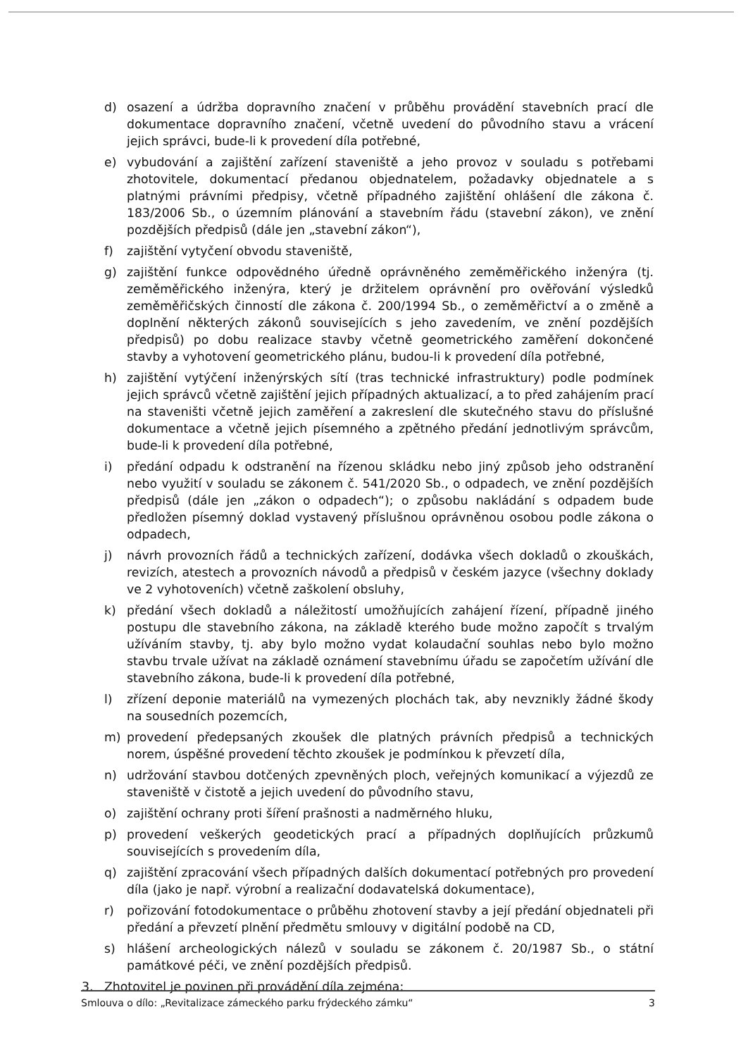d) osazení a údržba dopravního značení v průběhu provádění stavebních prací dle dokumentace dopravního značení, včetně uvedení do původního stavu a vrácení jejich správci, bude-li k provedení díla potřebné,
e) vybudování a zajištění zařízení staveniště a jeho provoz v souladu s potřebami zhotovitele, dokumentací předanou objednatelem, požadavky objednatele a s platnými právními předpisy, včetně případného zajištění ohlášení dle zákona č. 183/2006 Sb., o územním plánování a stavebním řádu (stavební zákon), ve znění pozdějších předpisů (dále jen „stavební zákon“),
f) zajištění vytyčení obvodu staveniště,
g) zajištění funkce odpovědného úředně oprávněného zeměměřického inženýra (tj. zeměměřického inženýra, který je držitelem oprávnění pro ověřování výsledků zeměměřičských činností dle zákona č. 200/1994 Sb., o zeměměřictví a o změně a doplnění některých zákonů souvisejících s jeho zavedením, ve znění pozdějších předpisů) po dobu realizace stavby včetně geometrického zaměření dokončené stavby a vyhotovení geometrického plánu, budou-li k provedení díla potřebné,
h) zajištění vytýčení inženýrských sítí (tras technické infrastruktury) podle podmínek jejich správců včetně zajištění jejich případných aktualizací, a to před zahájením prací na staveništi včetně jejich zaměření a zakreslení dle skutečného stavu do příslušné dokumentace a včetně jejich písemného a zpětného předání jednotlivým správcům, bude-li k provedení díla potřebné,
i) předání odpadu k odstranění na řízenou skládku nebo jiný způsob jeho odstranění nebo využití v souladu se zákonem č. 541/2020 Sb., o odpadech, ve znění pozdějších předpisů (dále jen „zákon o odpadech“); o způsobu nakládání s odpadem bude předložen písemný doklad vystavený příslušnou oprávněnou osobou podle zákona o odpadech,
j) návrh provozních řádů a technických zařízení, dodávka všech dokladů o zkouškách, revizích, atestech a provozních návodů a předpisů v českém jazyce (všechny doklady ve 2 vyhotoveních) včetně zaškolení obsluhy,
k) předání všech dokladů a náležitostí umožňujících zahájení řízení, případně jiného postupu dle stavebního zákona, na základě kterého bude možno započít s trvalým užíváním stavby, tj. aby bylo možno vydat kolaudační souhlas nebo bylo možno stavbu trvale užívat na základě oznámení stavebnímu úřadu se započetím užívání dle stavebního zákona, bude-li k provedení díla potřebné,
l) zřízení deponie materiálů na vymezených plochách tak, aby nevznikly žádné škody na sousedních pozemcích,
m) provedení předepsaných zkoušek dle platných právních předpisů a technických norem, úspěšné provedení těchto zkoušek je podmínkou k převzetí díla,
n) udržování stavbou dotčených zpevněných ploch, veřejných komunikací a výjezdů ze staveniště v čistotě a jejich uvedení do původního stavu,
o) zajištění ochrany proti šíření prašnosti a nadměrného hluku,
p) provedení veškerých geodetických prací a případných doplňujících průzkumů souvisejících s provedením díla,
q) zajištění zpracování všech případných dalších dokumentací potřebných pro provedení díla (jako je např. výrobní a realizační dodavatelská dokumentace),
r) pořizování fotodokumentace o průběhu zhotovení stavby a její předání objednateli při předání a převzetí plnění předmětu smlouvy v digitální podobě na CD,
s) hlášení archeologických nálezů v souladu se zákonem č. 20/1987 Sb., o státní památkové péči, ve znění pozdějších předpisů.
3. Zhotovitel je povinen při provádění díla zejména:
Smlouva o dílo: „Revitalizace zámeckého parku frýdeckého zámku“3